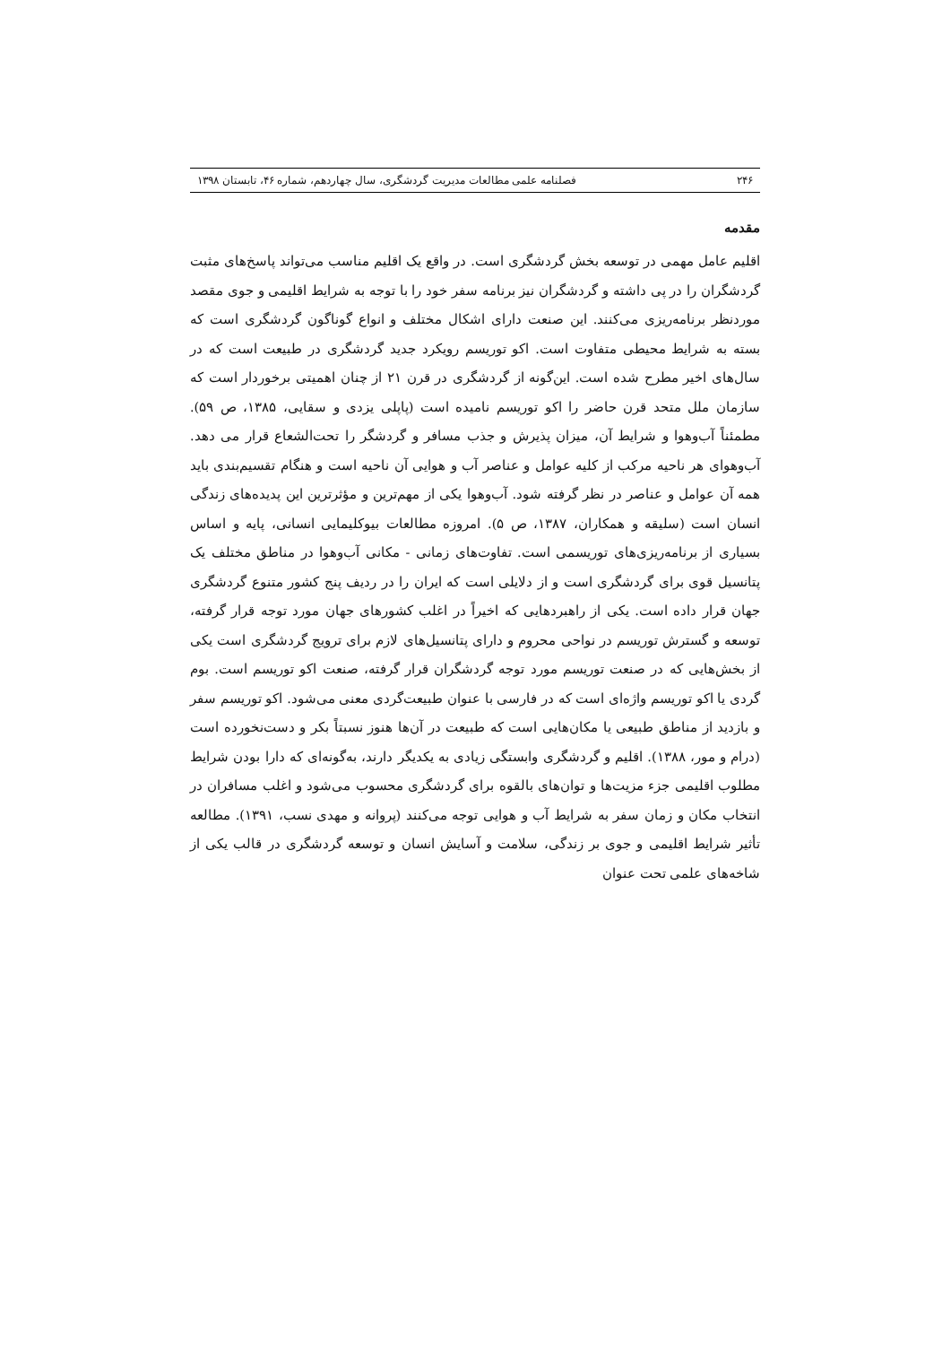۲۴۶ فصلنامه علمی مطالعات مدیریت گردشگری، سال چهاردهم، شماره ۴۶، تابستان ۱۳۹۸
مقدمه
اقلیم عامل مهمی در توسعه بخش گردشگری است. در واقع یک اقلیم مناسب می‌تواند پاسخ‌های مثبت گردشگران را در پی داشته و گردشگران نیز برنامه سفر خود را با توجه به شرایط اقلیمی و جوی مقصد موردنظر برنامه‌ریزی می‌کنند. این صنعت دارای اشکال مختلف و انواع گوناگون گردشگری است که بسته به شرایط محیطی متفاوت است. اکو توریسم رویکرد جدید گردشگری در طبیعت است که در سال‌های اخیر مطرح شده است. این‌گونه از گردشگری در قرن ۲۱ از چنان اهمیتی برخوردار است که سازمان ملل متحد قرن حاضر را اکو توریسم نامیده است (پاپلی یزدی و سقایی، ۱۳۸۵، ص ۵۹). مطمئناً آب‌وهوا و شرایط آن، میزان پذیرش و جذب مسافر و گردشگر را تحت‌الشعاع قرار می دهد. آب‌وهوای هر ناحیه مرکب از کلیه عوامل و عناصر آب و هوایی آن ناحیه است و هنگام تقسیم‌بندی باید همه آن عوامل و عناصر در نظر گرفته شود. آب‌وهوا یکی از مهم‌ترین و مؤثرترین این پدیده‌های زندگی انسان است (سلیقه و همکاران، ۱۳۸۷، ص ۵). امروزه مطالعات بیوکلیمایی انسانی، پایه و اساس بسیاری از برنامه‌ریزی‌های توریسمی است. تفاوت‌های زمانی - مکانی آب‌وهوا در مناطق مختلف یک پتانسیل قوی برای گردشگری است و از دلایلی است که ایران را در ردیف پنج کشور متنوع گردشگری جهان قرار داده است. یکی از راهبردهایی که اخیراً در اغلب کشورهای جهان مورد توجه قرار گرفته، توسعه و گسترش توریسم در نواحی محروم و دارای پتانسیل‌های لازم برای ترویج گردشگری است یکی از بخش‌هایی که در صنعت توریسم مورد توجه گردشگران قرار گرفته، صنعت اکو توریسم است. بوم گردی یا اکو توریسم واژه‌ای است که در فارسی با عنوان طبیعت‌گردی معنی می‌شود. اکو توریسم سفر و بازدید از مناطق طبیعی یا مکان‌هایی است که طبیعت در آن‌ها هنوز نسبتاً بکر و دست‌نخورده است (درام و مور، ۱۳۸۸). اقلیم و گردشگری وابستگی زیادی به یکدیگر دارند، به‌گونه‌ای که دارا بودن شرایط مطلوب اقلیمی جزء مزیت‌ها و توان‌های بالقوه برای گردشگری محسوب می‌شود و اغلب مسافران در انتخاب مکان و زمان سفر به شرایط آب و هوایی توجه می‌کنند (پروانه و مهدی نسب، ۱۳۹۱). مطالعه تأثیر شرایط اقلیمی و جوی بر زندگی، سلامت و آسایش انسان و توسعه گردشگری در قالب یکی از شاخه‌های علمی تحت عنوان